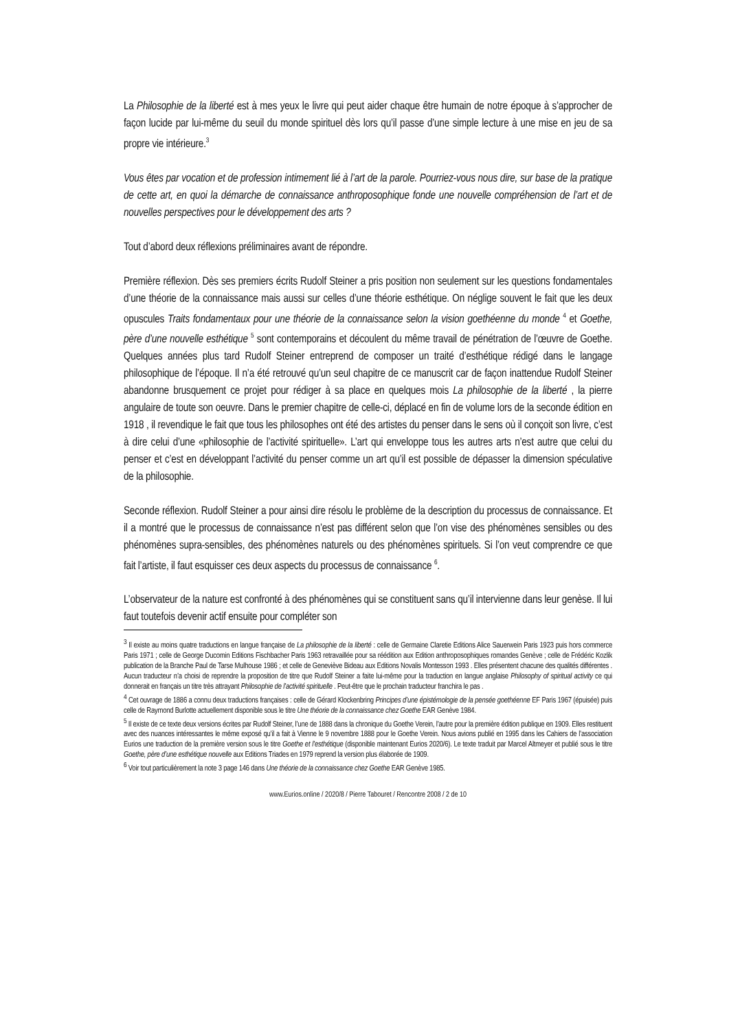La Philosophie de la liberté est à mes yeux le livre qui peut aider chaque être humain de notre époque à s’approcher de façon lucide par lui-même du seuil du monde spirituel dès lors qu’il passe d’une simple lecture à une mise en jeu de sa propre vie intérieure.<sup>3</sup>
Vous êtes par vocation et de profession intimement lié à l’art de la parole. Pourriez-vous nous dire, sur base de la pratique de cette art, en quoi la démarche de connaissance anthroposophique fonde une nouvelle compréhension de l’art et de nouvelles perspectives pour le développement des arts ?
Tout d’abord deux réflexions préliminaires avant de répondre.
Première réflexion. Dès ses premiers écrits Rudolf Steiner a pris position non seulement sur les questions fondamentales d’une théorie de la connaissance mais aussi sur celles d’une théorie esthétique. On néglige souvent le fait que les deux opuscules Traits fondamentaux pour une théorie de la connaissance selon la vision goethéenne du monde <sup>4</sup> et Goethe, père d’une nouvelle esthétique <sup>5</sup> sont contemporains et découlent du même travail de pénétration de l’œuvre de Goethe. Quelques années plus tard Rudolf Steiner entreprend de composer un traité d’esthétique rédigé dans le langage philosophique de l’époque. Il n’a été retrouvé qu’un seul chapitre de ce manuscrit car de façon inattendue Rudolf Steiner abandonne brusquement ce projet pour rédiger à sa place en quelques mois La philosophie de la liberté , la pierre angulaire de toute son oeuvre. Dans le premier chapitre de celle-ci, déplacé en fin de volume lors de la seconde édition en 1918 , il revendique le fait que tous les philosophes ont été des artistes du penser dans le sens où il conçoit son livre, c’est à dire celui d’une «philosophie de l’activité spirituelle». L’art qui enveloppe tous les autres arts n’est autre que celui du penser et c’est en développant l’activité du penser comme un art qu’il est possible de dépasser la dimension spéculative de la philosophie.
Seconde réflexion. Rudolf Steiner a pour ainsi dire résolu le problème de la description du processus de connaissance. Et il a montré que le processus de connaissance n’est pas différent selon que l’on vise des phénomènes sensibles ou des phénomènes supra-sensibles, des phénomènes naturels ou des phénomènes spirituels. Si l’on veut comprendre ce que fait l’artiste, il faut esquisser ces deux aspects du processus de connaissance <sup>6</sup>.
L’observateur de la nature est confronté à des phénomènes qui se constituent sans qu’il intervienne dans leur genèse. Il lui faut toutefois devenir actif ensuite pour compléter son
<sup>3</sup> Il existe au moins quatre traductions en langue française de La philosophie de la liberté : celle de Germaine Claretie Editions Alice Sauerwein Paris 1923 puis hors commerce Paris 1971 ; celle de George Ducomin Editions Fischbacher Paris 1963 retravaillée pour sa réédition aux Edition anthroposophiques romandes Genève ; celle de Frédéric Kozlik publication de la Branche Paul de Tarse Mulhouse 1986 ; et celle de Geneviève Bideau aux Editions Novalis Montesson 1993 . Elles présentent chacune des qualités différentes . Aucun traducteur n’a choisi de reprendre la proposition de titre que Rudolf Steiner a faite lui-même pour la traduction en langue anglaise Philosophy of spiritual activity ce qui donnerait en français un titre très attrayant Philosophie de l’activité spirituelle . Peut-être que le prochain traducteur franchira le pas .
<sup>4</sup> Cet ouvrage de 1886 a connu deux traductions françaises : celle de Gérard Klockenbring Principes d’une épistémologie de la pensée goethéenne EF Paris 1967 (épuisée) puis celle de Raymond Burlotte actuellement disponible sous le titre Une théorie de la connaissance chez Goethe EAR Genève 1984.
<sup>5</sup> Il existe de ce texte deux versions écrites par Rudolf Steiner, l’une de 1888 dans la chronique du Goethe Verein, l’autre pour la première édition publique en 1909. Elles restituent avec des nuances intéressantes le même exposé qu’il a fait à Vienne le 9 novembre 1888 pour le Goethe Verein. Nous avions publié en 1995 dans les Cahiers de l’association Eurios une traduction de la première version sous le titre Goethe et l’esthétique (disponible maintenant Eurios 2020/6). Le texte traduit par Marcel Altmeyer et publié sous le titre Goethe, père d’une esthétique nouvelle aux Editions Triades en 1979 reprend la version plus élaborée de 1909.
<sup>6</sup> Voir tout particulièrement la note 3 page 146 dans Une théorie de la connaissance chez Goethe EAR Genève 1985.
www.Eurios.online / 2020/8 / Pierre Tabouret / Rencontre 2008 / 2 de 10